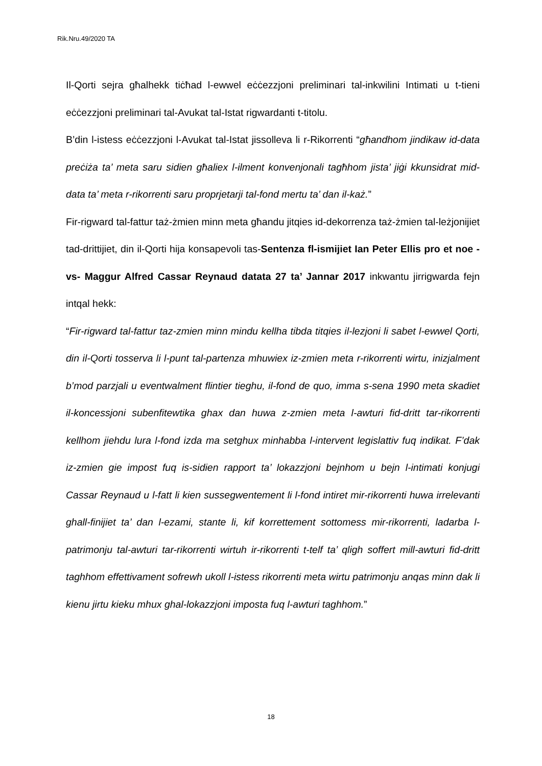Rik.Nru.49/2020 TA
Il-Qorti sejra għalhekk tiċħad l-ewwel eċċezzjoni preliminari tal-inkwilini Intimati u t-tieni eċċezzjoni preliminari tal-Avukat tal-Istat rigwardanti t-titolu.
B’din l-istess eċċezzjoni l-Avukat tal-Istat jissolleva li r-Rikorrenti “għandhom jindikaw id-data preċiża ta’ meta saru sidien għaliex l-ilment konvenjonali tagħhom jista’ jiġi kkunsidrat mid-data ta’ meta r-rikorrenti saru proprjetarji tal-fond mertu ta’ dan il-każ.”
Fir-rigward tal-fattur taż-żmien minn meta għandu jitqies id-dekorrenza taż-żmien tal-leżjonijiet tad-drittijiet, din il-Qorti hija konsapevoli tas-Sentenza fl-ismijiet Ian Peter Ellis pro et noe -vs- Maggur Alfred Cassar Reynaud datata 27 ta’ Jannar 2017 inkwantu jirrigwarda fejn intqal hekk:
“Fir-rigward tal-fattur taz-zmien minn mindu kellha tibda titqies il-lezjoni li sabet l-ewwel Qorti, din il-Qorti tosserva li l-punt tal-partenza mhuwiex iz-zmien meta r-rikorrenti wirtu, inizjalment b’mod parzjali u eventwalment flintier tieghu, il-fond de quo, imma s-sena 1990 meta skadiet il-koncessjoni subenfitewtika ghax dan huwa z-zmien meta l-awturi fid-dritt tar-rikorrenti kellhom jiehdu lura l-fond izda ma setghux minhabba l-intervent legislattiv fuq indikat. F’dak iz-zmien gie impost fuq is-sidien rapport ta’ lokazzjoni bejnhom u bejn l-intimati konjugi Cassar Reynaud u l-fatt li kien sussegwentement li l-fond intiret mir-rikorrenti huwa irrelevanti ghall-finijiet ta’ dan l-ezami, stante li, kif korrettement sottomess mir-rikorrenti, ladarba l-patrimonju tal-awturi tar-rikorrenti wirtuh ir-rikorrenti t-telf ta’ qligh soffert mill-awturi fid-dritt taghhom effettivament sofrewh ukoll l-istess rikorrenti meta wirtu patrimonju anqas minn dak li kienu jirtu kieku mhux ghal-lokazzjoni imposta fuq l-awturi taghhom.”
18